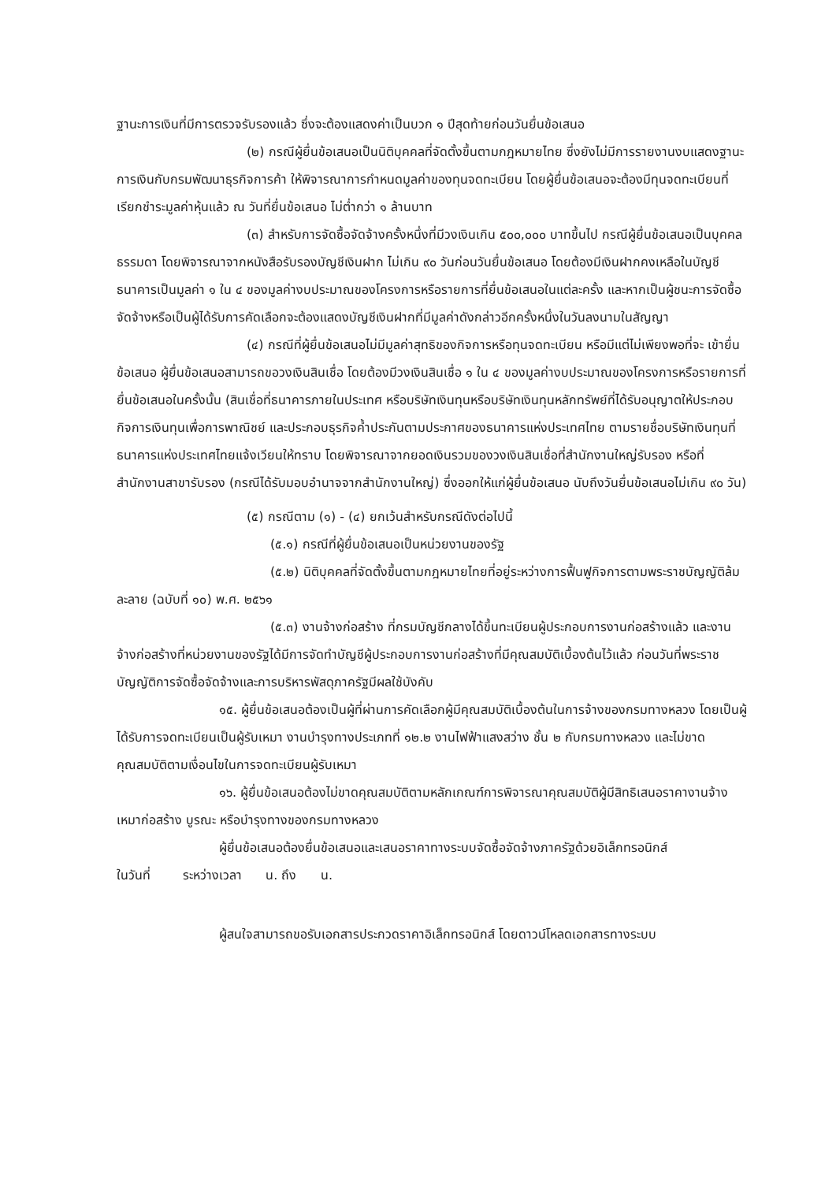ฐานะการเงินที่มีการตรวจรับรองแล้ว ซึ่งจะต้องแสดงค่าเป็นบวก ๑ ปีสุดท้ายก่อนวันยื่นข้อเสนอ
(๒) กรณีผู้ยื่นข้อเสนอเป็นนิติบุคคลที่จัดตั้งขึ้นตามกฎหมายไทย ซึ่งยังไม่มีการรายงานงบแสดงฐานะการเงินกับกรมพัฒนาธุรกิจการค้า ให้พิจารณาการกำหนดมูลค่าของทุนจดทะเบียน โดยผู้ยื่นข้อเสนอจะต้องมีทุนจดทะเบียนที่เรียกชำระมูลค่าหุ้นแล้ว ณ วันที่ยื่นข้อเสนอ ไม่ต่ำกว่า ๑ ล้านบาท
(๓) สำหรับการจัดซื้อจัดจ้างครั้งหนึ่งที่มีวงเงินเกิน ๕๐๐,๐๐๐ บาทขึ้นไป กรณีผู้ยื่นข้อเสนอเป็นบุคคลธรรมดา โดยพิจารณาจากหนังสือรับรองบัญชีเงินฝาก ไม่เกิน ๙๐ วันก่อนวันยื่นข้อเสนอ โดยต้องมีเงินฝากคงเหลือในบัญชีธนาคารเป็นมูลค่า ๑ ใน ๔ ของมูลค่างบประมาณของโครงการหรือรายการที่ยื่นข้อเสนอในแต่ละครั้ง และหากเป็นผู้ชนะการจัดซื้อจัดจ้างหรือเป็นผู้ได้รับการคัดเลือกจะต้องแสดงบัญชีเงินฝากที่มีมูลค่าดังกล่าวอีกครั้งหนึ่งในวันลงนามในสัญญา
(๔) กรณีที่ผู้ยื่นข้อเสนอไม่มีมูลค่าสุทธิของกิจการหรือทุนจดทะเบียน หรือมีแต่ไม่เพียงพอที่จะ เข้ายื่นข้อเสนอ ผู้ยื่นข้อเสนอสามารถขอวงเงินสินเชื่อ โดยต้องมีวงเงินสินเชื่อ ๑ ใน ๔ ของมูลค่างบประมาณของโครงการหรือรายการที่ยื่นข้อเสนอในครั้งนั้น (สินเชื่อที่ธนาคารภายในประเทศ หรือบริษัทเงินทุนหรือบริษัทเงินทุนหลักทรัพย์ที่ได้รับอนุญาตให้ประกอบกิจการเงินทุนเพื่อการพาณิชย์ และประกอบธุรกิจค้ำประกันตามประกาศของธนาคารแห่งประเทศไทย ตามรายชื่อบริษัทเงินทุนที่ธนาคารแห่งประเทศไทยแจ้งเวียนให้ทราบ โดยพิจารณาจากยอดเงินรวมของวงเงินสินเชื่อที่สำนักงานใหญ่รับรอง หรือที่สำนักงานสาขารับรอง (กรณีได้รับมอบอำนาจจากสำนักงานใหญ่) ซึ่งออกให้แก่ผู้ยื่นข้อเสนอ นับถึงวันยื่นข้อเสนอไม่เกิน ๙๐ วัน)
(๕) กรณีตาม (๑) - (๔) ยกเว้นสำหรับกรณีดังต่อไปนี้
(๕.๑) กรณีที่ผู้ยื่นข้อเสนอเป็นหน่วยงานของรัฐ
(๕.๒) นิติบุคคลที่จัดตั้งขึ้นตามกฎหมายไทยที่อยู่ระหว่างการฟื้นฟูกิจการตามพระราชบัญญัติล้มละลาย (ฉบับที่ ๑๐) พ.ศ. ๒๕๖๑
(๕.๓) งานจ้างก่อสร้าง ที่กรมบัญชีกลางได้ขึ้นทะเบียนผู้ประกอบการงานก่อสร้างแล้ว และงานจ้างก่อสร้างที่หน่วยงานของรัฐได้มีการจัดทำบัญชีผู้ประกอบการงานก่อสร้างที่มีคุณสมบัติเบื้องต้นไว้แล้ว ก่อนวันที่พระราชบัญญัติการจัดซื้อจัดจ้างและการบริหารพัสดุภาครัฐมีผลใช้บังคับ
๑๕. ผู้ยื่นข้อเสนอต้องเป็นผู้ที่ผ่านการคัดเลือกผู้มีคุณสมบัติเบื้องต้นในการจ้างของกรมทางหลวง โดยเป็นผู้ได้รับการจดทะเบียนเป็นผู้รับเหมา งานบำรุงทางประเภทที่ ๑๒.๒ งานไฟฟ้าแสงสว่าง ชั้น ๒ กับกรมทางหลวง และไม่ขาดคุณสมบัติตามเงื่อนไขในการจดทะเบียนผู้รับเหมา
๑๖. ผู้ยื่นข้อเสนอต้องไม่ขาดคุณสมบัติตามหลักเกณฑ์การพิจารณาคุณสมบัติผู้มีสิทธิเสนอราคางานจ้างเหมาก่อสร้าง บูรณะ หรือบำรุงทางของกรมทางหลวง
ผู้ยื่นข้อเสนอต้องยื่นข้อเสนอและเสนอราคาทางระบบจัดซื้อจัดจ้างภาครัฐด้วยอิเล็กทรอนิกส์
ในวันที่ ระหว่างเวลา น. ถึง น.
ผู้สนใจสามารถขอรับเอกสารประกวดราคาอิเล็กทรอนิกส์ โดยดาวน์โหลดเอกสารทางระบบ